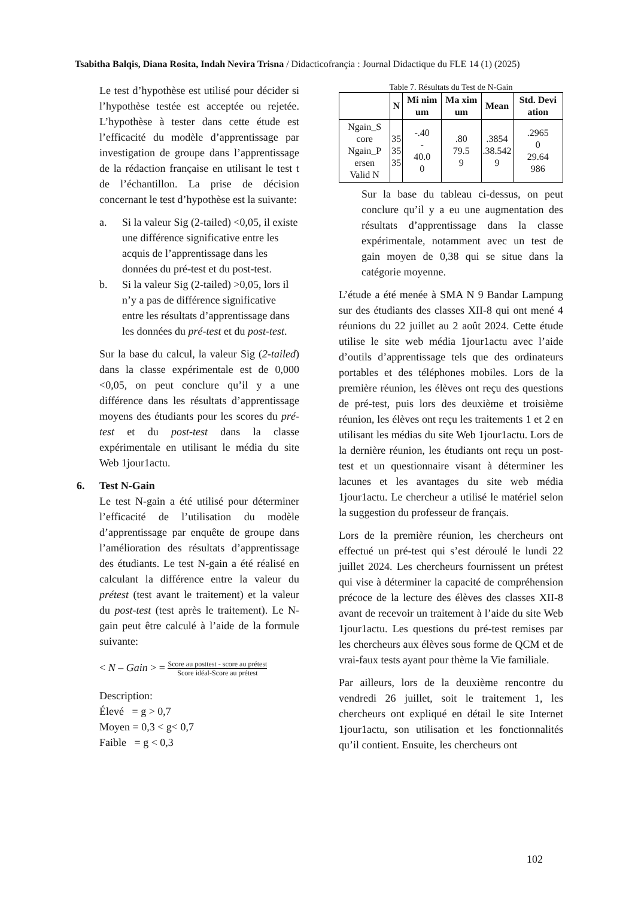Tsabitha Balqis, Diana Rosita, Indah Nevira Trisna / Didacticofrançia : Journal Didactique du FLE 14 (1) (2025)
Le test d’hypothèse est utilisé pour décider si l’hypothèse testée est acceptée ou rejetée. L’hypothèse à tester dans cette étude est l’efficacité du modèle d’apprentissage par investigation de groupe dans l’apprentissage de la rédaction française en utilisant le test t de l’échantillon. La prise de décision concernant le test d’hypothèse est la suivante:
a. Si la valeur Sig (2-tailed) <0,05, il existe une différence significative entre les acquis de l’apprentissage dans les données du pré-test et du post-test.
b. Si la valeur Sig (2-tailed) >0,05, lors il n’y a pas de différence significative entre les résultats d’apprentissage dans les données du pré-test et du post-test.
Sur la base du calcul, la valeur Sig (2-tailed) dans la classe expérimentale est de 0,000 <0,05, on peut conclure qu’il y a une différence dans les résultats d’apprentissage moyens des étudiants pour les scores du pré-test et du post-test dans la classe expérimentale en utilisant le média du site Web 1jour1actu.
6. Test N-Gain
Le test N-gain a été utilisé pour déterminer l’efficacité de l’utilisation du modèle d’apprentissage par enquête de groupe dans l’amélioration des résultats d’apprentissage des étudiants. Le test N-gain a été réalisé en calculant la différence entre la valeur du prétest (test avant le traitement) et la valeur du post-test (test après le traitement). Le N-gain peut être calculé à l’aide de la formule suivante:
< N – Gain > = Score au posttest - score au prétest Score idéal-Score au prétest
Description:
Élevé = g > 0,7
Moyen = 0,3 < g< 0,7
Faible = g < 0,3
Table 7. Résultats du Test de N-Gain
| | N | Mi nim um | Ma xim um | Mean | Std. Devi ation |
| --- | --- | --- | --- | --- | --- |
| Ngain_S core Ngain_P ersen Valid N | 35 35 35 | -.40 - 40.0 0 | .80 79.5 9 | .3854 .38.542 9 | .2965 0 29.64 986 |
Sur la base du tableau ci-dessus, on peut conclure qu’il y a eu une augmentation des résultats d’apprentissage dans la classe expérimentale, notamment avec un test de gain moyen de 0,38 qui se situe dans la catégorie moyenne.
L’étude a été menée à SMA N 9 Bandar Lampung sur des étudiants des classes XII-8 qui ont mené 4 réunions du 22 juillet au 2 août 2024. Cette étude utilise le site web média 1jour1actu avec l’aide d’outils d’apprentissage tels que des ordinateurs portables et des téléphones mobiles. Lors de la première réunion, les élèves ont reçu des questions de pré-test, puis lors des deuxième et troisième réunion, les élèves ont reçu les traitements 1 et 2 en utilisant les médias du site Web 1jour1actu. Lors de la dernière réunion, les étudiants ont reçu un post-test et un questionnaire visant à déterminer les lacunes et les avantages du site web média 1jour1actu. Le chercheur a utilisé le matériel selon la suggestion du professeur de français.
Lors de la première réunion, les chercheurs ont effectué un pré-test qui s’est déroulé le lundi 22 juillet 2024. Les chercheurs fournissent un prétest qui vise à déterminer la capacité de compréhension précoce de la lecture des élèves des classes XII-8 avant de recevoir un traitement à l’aide du site Web 1jour1actu. Les questions du pré-test remises par les chercheurs aux élèves sous forme de QCM et de vrai-faux tests ayant pour thème la Vie familiale.
Par ailleurs, lors de la deuxième rencontre du vendredi 26 juillet, soit le traitement 1, les chercheurs ont expliqué en détail le site Internet 1jour1actu, son utilisation et les fonctionnalités qu’il contient. Ensuite, les chercheurs ont
102